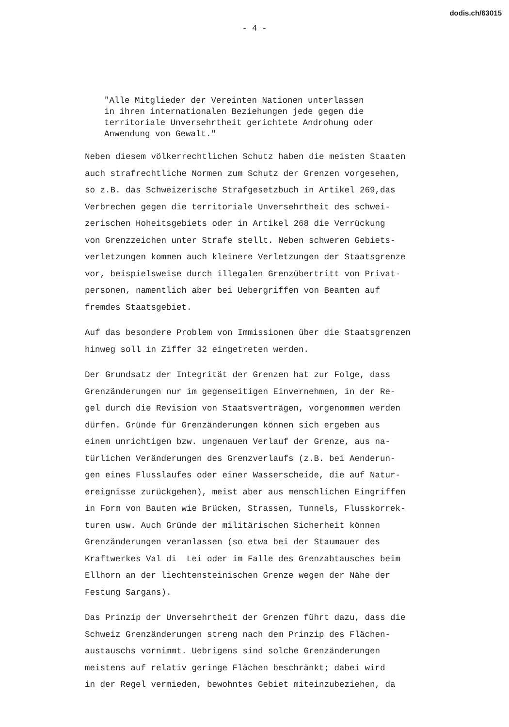dodis.ch/63015
- 4 -
"Alle Mitglieder der Vereinten Nationen unterlassen in ihren internationalen Beziehungen jede gegen die territoriale Unversehrtheit gerichtete Androhung oder Anwendung von Gewalt."
Neben diesem völkerrechtlichen Schutz haben die meisten Staaten auch strafrechtliche Normen zum Schutz der Grenzen vorgesehen, so z.B. das Schweizerische Strafgesetzbuch in Artikel 269,das Verbrechen gegen die territoriale Unversehrtheit des schwei- zerischen Hoheitsgebiets oder in Artikel 268 die Verrückung von Grenzzeichen unter Strafe stellt. Neben schweren Gebiets- verletzungen kommen auch kleinere Verletzungen der Staatsgrenze vor, beispielsweise durch illegalen Grenzübertritt von Privat- personen, namentlich aber bei Uebergriffen von Beamten auf fremdes Staatsgebiet.
Auf das besondere Problem von Immissionen über die Staatsgrenzen hinweg soll in Ziffer 32 eingetreten werden.
Der Grundsatz der Integrität der Grenzen hat zur Folge, dass Grenzänderungen nur im gegenseitigen Einvernehmen, in der Re- gel durch die Revision von Staatsverträgen, vorgenommen werden dürfen. Gründe für Grenzänderungen können sich ergeben aus einem unrichtigen bzw. ungenauen Verlauf der Grenze, aus na- türlichen Veränderungen des Grenzverlaufs (z.B. bei Aenderun- gen eines Flusslaufes oder einer Wasserscheide, die auf Natur- ereignisse zurückgehen), meist aber aus menschlichen Eingriffen in Form von Bauten wie Brücken, Strassen, Tunnels, Flusskorrek- turen usw. Auch Gründe der militärischen Sicherheit können Grenzänderungen veranlassen (so etwa bei der Staumauer des Kraftwerkes Val di Lei oder im Falle des Grenzabtausches beim Ellhorn an der liechtensteinischen Grenze wegen der Nähe der Festung Sargans).
Das Prinzip der Unversehrtheit der Grenzen führt dazu, dass die Schweiz Grenzänderungen streng nach dem Prinzip des Flächen- austauschs vornimmt. Uebrigens sind solche Grenzänderungen meistens auf relativ geringe Flächen beschränkt; dabei wird in der Regel vermieden, bewohntes Gebiet miteinzubeziehen, da